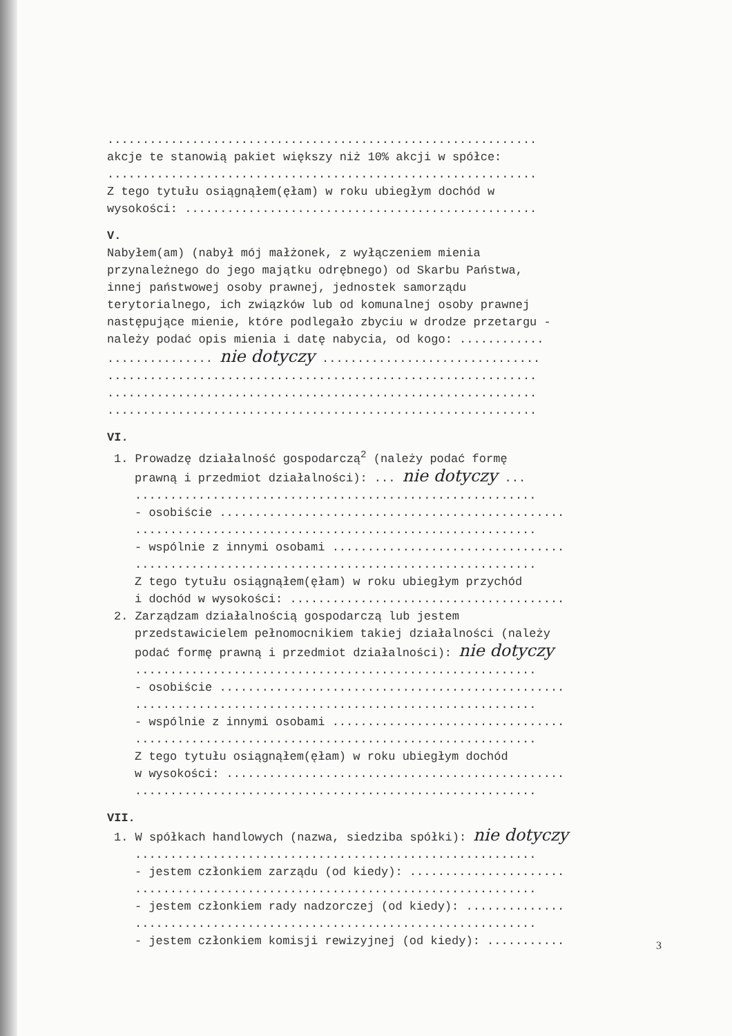.............................................................
akcje te stanowią pakiet większy niż 10% akcji w spółce:
.............................................................
Z tego tytułu osiągnąłem(ęłam) w roku ubiegłym dochód w
wysokości: ..................................................
V.
Nabyłem(am) (nabył mój małżonek, z wyłączeniem mienia
przynależnego do jego majątku odrębnego) od Skarbu Państwa,
innej państwowej osoby prawnej, jednostek samorządu
terytorialnego, ich związków lub od komunalnej osoby prawnej
następujące mienie, które podlegało zbyciu w drodze przetargu -
należy podać opis mienia i datę nabycia, od kogo: ............
............... nie dotyczy ...............................
.............................................................
.............................................................
.............................................................
VI.
1. Prowadzę działalność gospodarczą<sup>2</sup> (należy podać formę
prawną i przedmiot działalności): ... nie dotyczy ...
.........................................................
- osobiście .................................................
.........................................................
- wspólnie z innymi osobami .................................
.........................................................
Z tego tytułu osiągnąłem(ęłam) w roku ubiegłym przychód
i dochód w wysokości: .......................................
2. Zarządzam działalnością gospodarczą lub jestem
przedstawicielem pełnomocnikiem takiej działalności (należy
podać formę prawną i przedmiot działalności): nie dotyczy
.........................................................
- osobiście .................................................
.........................................................
- wspólnie z innymi osobami .................................
.........................................................
Z tego tytułu osiągnąłem(ęłam) w roku ubiegłym dochód
w wysokości: ................................................
.........................................................
VII.
1. W spółkach handlowych (nazwa, siedziba spółki): nie dotyczy
.........................................................
- jestem członkiem zarządu (od kiedy): ......................
.........................................................
- jestem członkiem rady nadzorczej (od kiedy): ..............
.........................................................
- jestem członkiem komisji rewizyjnej (od kiedy): ...........
3